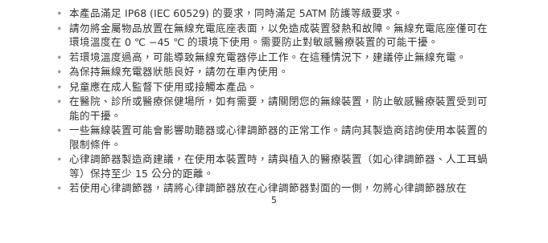• 本產品滿足 IP68 (IEC 60529) 的要求，同時滿足 5ATM 防護等級要求。
• 請勿將金屬物品放置在無線充電底座表面，以免造成裝置發熱和故障。無線充電底座僅可在環境溫度在 0 ℃ −45 ℃ 的環境下使用。需要防止對敏感醫療裝置的可能干擾。
• 若環境溫度過高，可能導致無線充電器停止工作。在這種情況下，建議停止無線充電。
• 為保持無線充電器狀態良好，請勿在車內使用。
• 兒童應在成人監督下使用或接觸本產品。
• 在醫院、診所或醫療保健場所，如有需要，請關閉您的無線裝置，防止敏感醫療裝置受到可能的干擾。
• 一些無線裝置可能會影響助聽器或心律調節器的正常工作。請向其製造商諮詢使用本裝置的限制條件。
• 心律調節器製造商建議，在使用本裝置時，請與植入的醫療裝置（如心律調節器、人工耳蝸等）保持至少 15 公分的距離。
• 若使用心律調節器，請將心律調節器放在心律調節器對面的一側，勿將心律調節器放在
5